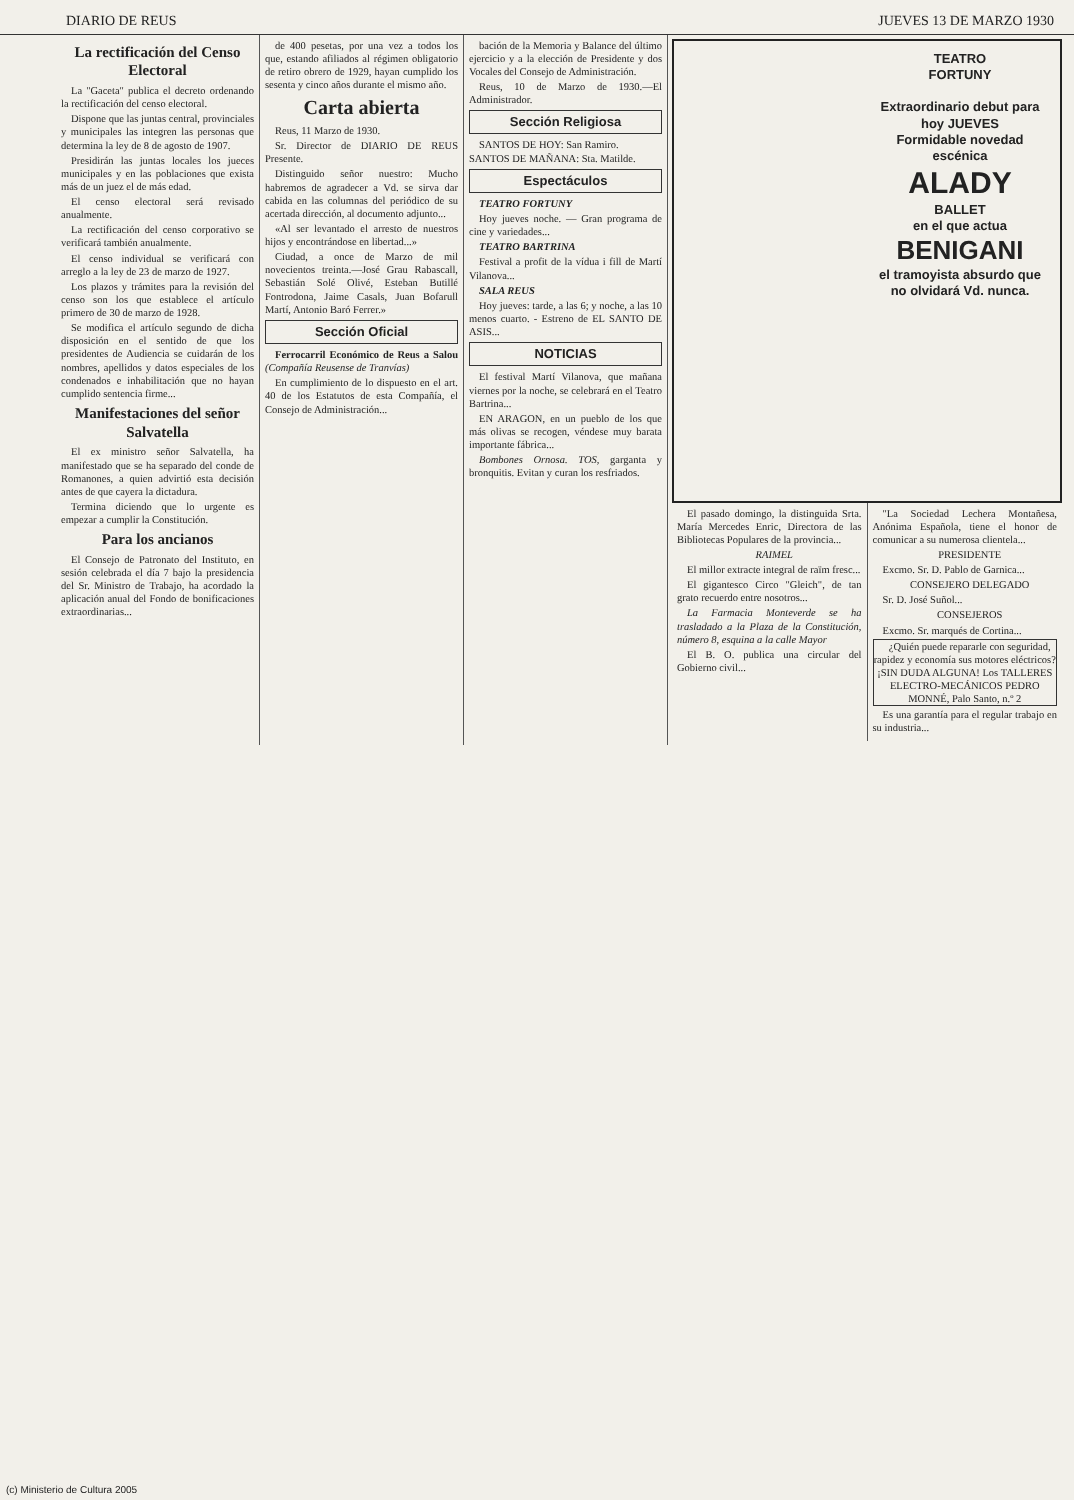DIARIO DE REUS JUEVES 13 DE MARZO 1930
La rectificación del Censo Electoral
La "Gaceta" publica el decreto ordenando la rectificación del censo electoral.
Dispone que las juntas central, provinciales y municipales las integren las personas que determina la ley de 8 de agosto de 1907.
Presidirán las juntas locales los jueces municipales y en las poblaciones que exista más de un juez el de más edad.
El censo electoral será revisado anualmente.
La rectificación del censo corporativo se verificará también anualmente.
El censo individual se verificará con arreglo a la ley de 23 de marzo de 1927.
Los plazos y trámites para la revisión del censo son los que establece el artículo primero de 30 de marzo de 1928.
Se modifica el artículo segundo de dicha disposición en el sentido de que los presidentes de Audiencia se cuidarán de los nombres, apellidos y datos especiales de los condenados e inhabilitación que no hayan cumplido sentencia firme...
Manifestaciones del señor Salvatella
El ex ministro señor Salvatella, ha manifestado que se ha separado del conde de Romanones, a quien advirtió esta decisión antes de que cayera la dictadura.
Termina diciendo que lo urgente es empezar a cumplir la Constitución.
Para los ancianos
El Consejo de Patronato del Instituto, en sesión celebrada el día 7 bajo la presidencia del Sr. Ministro de Trabajo, ha acordado la aplicación anual del Fondo de bonificaciones extraordinarias...
de 400 pesetas, por una vez a todos los que, estando afiliados al régimen obligatorio de retiro obrero de 1929, hayan cumplido los sesenta y cinco años durante el mismo año.
Carta abierta
Reus, 11 Marzo de 1930.
Sr. Director de DIARIO DE REUS Presente.
Distinguido señor nuestro: Mucho habremos de agradecer a Vd. se sirva dar cabida en las columnas del periódico de su acertada dirección, al documento adjunto...
«Al ser levantado el arresto de nuestros hijos y encontrándose en libertad...»
Ciudad, a once de Marzo de mil novecientos treinta.—José Grau Rabascall, Sebastián Solé Olivé, Esteban Butillé Fontrodona, Jaime Casals, Juan Bofarull Martí, Antonio Baró Ferrer.»
Sección Oficial
Ferrocarril Económico de Reus a Salou (Compañía Reusense de Tranvías)
En cumplimiento de lo dispuesto en el art. 40 de los Estatutos de esta Compañía, el Consejo de Administración...
bación de la Memoria y Balance del último ejercicio y a la elección de Presidente y dos Vocales del Consejo de Administración.
Reus, 10 de Marzo de 1930.—El Administrador.
Sección Religiosa
SANTOS DE HOY: San Ramiro.
SANTOS DE MAÑANA: Sta. Matilde.
Espectáculos
TEATRO FORTUNY
Hoy jueves noche. — Gran programa de cine y variedades...
TEATRO BARTRINA
Festival a profit de la vídua i fill de Martí Vilanova...
SALA REUS
Hoy jueves: tarde, a las 6; y noche, a las 10 menos cuarto. - Estreno de EL SANTO DE ASIS...
NOTICIAS
El festival Martí Vilanova, que mañana viernes por la noche, se celebrará en el Teatro Bartrina...
EN ARAGON, en un pueblo de los que más olivas se recogen, véndese muy barata importante fábrica...
Bombones Ornosa. TOS, garganta y bronquitis. Evitan y curan los resfriados.
TEATRO
FORTUNY
Extraordinario debut para hoy JUEVES
Formidable novedad escénica
ALADY
BALLET
en el que actua
BENIGANI
el tramoyista absurdo que no olvidará Vd. nunca.
El pasado domingo, la distinguida Srta. María Mercedes Enric, Directora de las Bibliotecas Populares de la provincia...
RAIMEL
El millor extracte integral de raïm fresc...
El gigantesco Circo "Gleich", de tan grato recuerdo entre nosotros...
La Farmacia Monteverde se ha trasladado a la Plaza de la Constitución, número 8, esquina a la calle Mayor
El B. O. publica una circular del Gobierno civil...
"La Sociedad Lechera Montañesa, Anónima Española, tiene el honor de comunicar a su numerosa clientela...
PRESIDENTE
Excmo. Sr. D. Pablo de Garnica...
CONSEJERO DELEGADO
Sr. D. José Suñol...
CONSEJEROS
Excmo. Sr. marqués de Cortina...
¿Quién puede repararle con seguridad, rapidez y economía sus motores eléctricos? ¡SIN DUDA ALGUNA! Los TALLERES ELECTRO-MECÁNICOS PEDRO MONNÉ, Palo Santo, n.º 2
Es una garantía para el regular trabajo en su industria...
(c) Ministerio de Cultura 2005